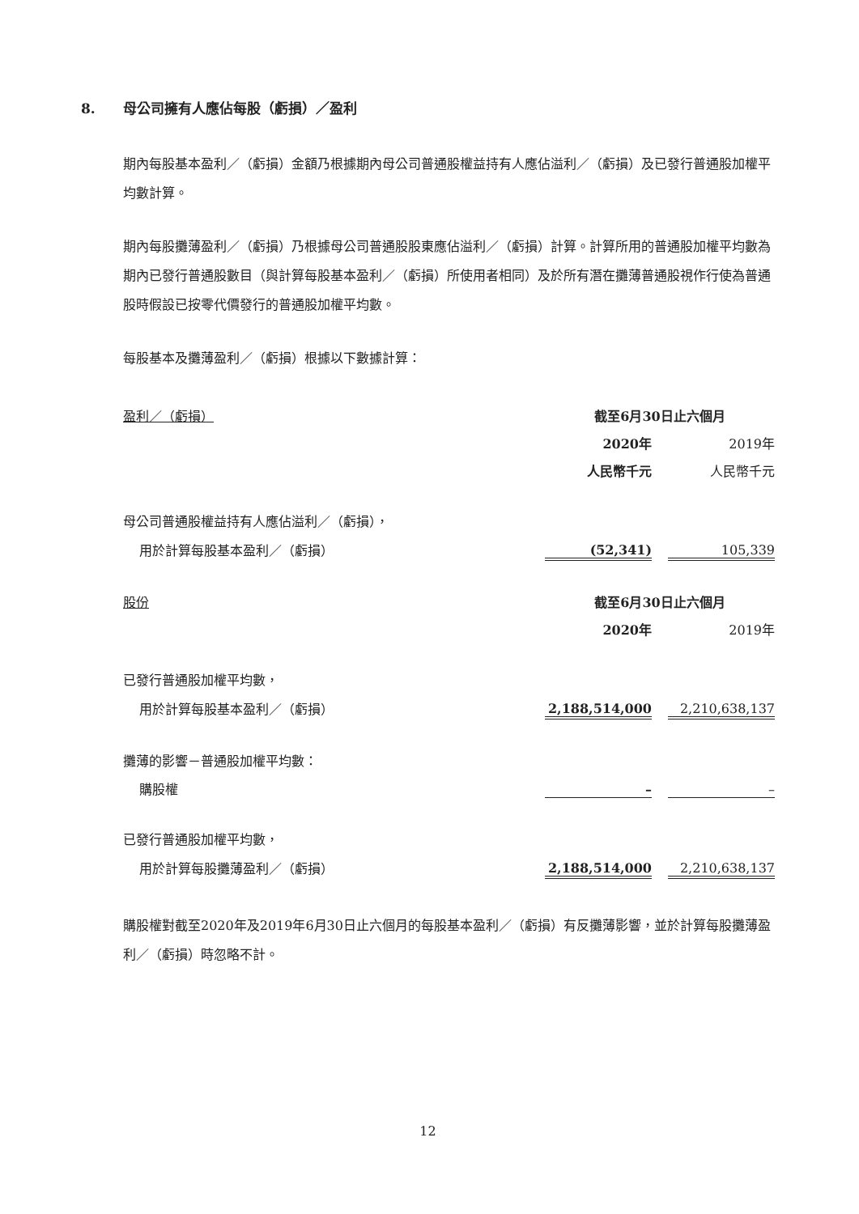8. 母公司擁有人應佔每股（虧損）／盈利
期內每股基本盈利／（虧損）金額乃根據期內母公司普通股權益持有人應佔溢利／（虧損）及已發行普通股加權平均數計算。
期內每股攤薄盈利／（虧損）乃根據母公司普通股股東應佔溢利／（虧損）計算。計算所用的普通股加權平均數為期內已發行普通股數目（與計算每股基本盈利／（虧損）所使用者相同）及於所有潛在攤薄普通股視作行使為普通股時假設已按零代價發行的普通股加權平均數。
每股基本及攤薄盈利／（虧損）根據以下數據計算：
| 盈利／（虧損） | 截至6月30日止六個月 | | |
| | 2020年 | | 2019年 |
| | 人民幣千元 | | 人民幣千元 |
| 母公司普通股權益持有人應佔溢利／（虧損）， | | | |
| 用於計算每股基本盈利／（虧損） | (52,341) | | 105,339 |
| 股份 | 截至6月30日止六個月 | | |
| | 2020年 | | 2019年 |
| 已發行普通股加權平均數， | | | |
| 用於計算每股基本盈利／（虧損） | 2,188,514,000 | | 2,210,638,137 |
| 攤薄的影響－普通股加權平均數： | | | |
| 購股權 | – | | – |
| 已發行普通股加權平均數， | | | |
| 用於計算每股攤薄盈利／（虧損） | 2,188,514,000 | | 2,210,638,137 |
購股權對截至2020年及2019年6月30日止六個月的每股基本盈利／（虧損）有反攤薄影響，並於計算每股攤薄盈利／（虧損）時忽略不計。
12